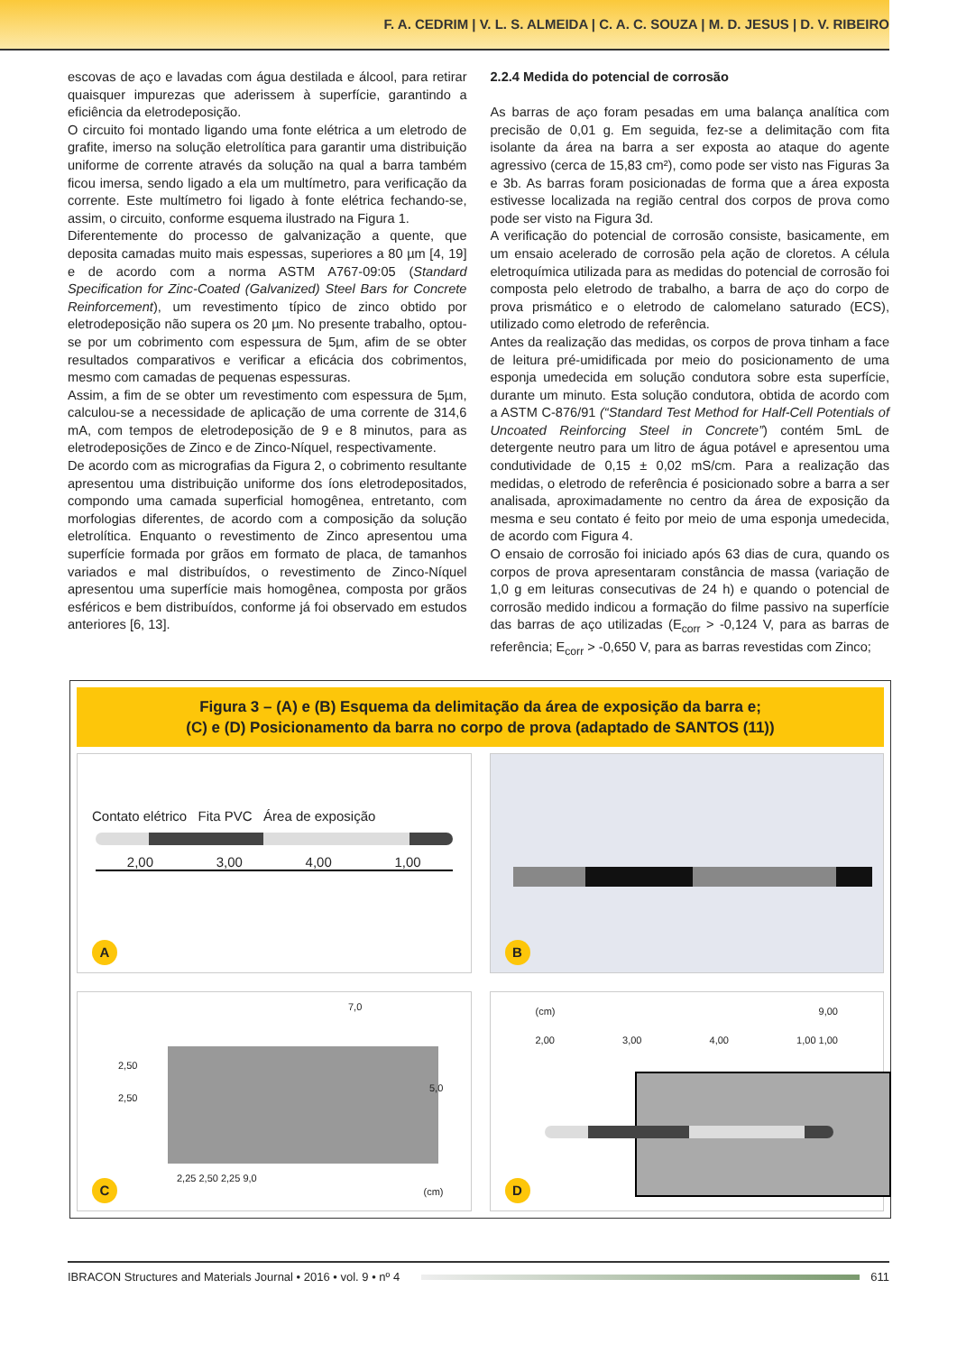F. A. CEDRIM | V. L. S. ALMEIDA | C. A. C. SOUZA | M. D. JESUS | D. V. RIBEIRO
escovas de aço e lavadas com água destilada e álcool, para retirar quaisquer impurezas que aderissem à superfície, garantindo a eficiência da eletrodeposição.
O circuito foi montado ligando uma fonte elétrica a um eletrodo de grafite, imerso na solução eletrolítica para garantir uma distribuição uniforme de corrente através da solução na qual a barra também ficou imersa, sendo ligado a ela um multímetro, para verificação da corrente. Este multímetro foi ligado à fonte elétrica fechando-se, assim, o circuito, conforme esquema ilustrado na Figura 1.
Diferentemente do processo de galvanização a quente, que deposita camadas muito mais espessas, superiores a 80 µm [4, 19] e de acordo com a norma ASTM A767-09:05 (Standard Specification for Zinc-Coated (Galvanized) Steel Bars for Concrete Reinforcement), um revestimento típico de zinco obtido por eletrodeposição não supera os 20 µm. No presente trabalho, optou-se por um cobrimento com espessura de 5µm, afim de se obter resultados comparativos e verificar a eficácia dos cobrimentos, mesmo com camadas de pequenas espessuras.
Assim, a fim de se obter um revestimento com espessura de 5µm, calculou-se a necessidade de aplicação de uma corrente de 314,6 mA, com tempos de eletrodeposição de 9 e 8 minutos, para as eletrodeposições de Zinco e de Zinco-Níquel, respectivamente.
De acordo com as micrografias da Figura 2, o cobrimento resultante apresentou uma distribuição uniforme dos íons eletrodepositados, compondo uma camada superficial homogênea, entretanto, com morfologias diferentes, de acordo com a composição da solução eletrolítica. Enquanto o revestimento de Zinco apresentou uma superfície formada por grãos em formato de placa, de tamanhos variados e mal distribuídos, o revestimento de Zinco-Níquel apresentou uma superfície mais homogênea, composta por grãos esféricos e bem distribuídos, conforme já foi observado em estudos anteriores [6, 13].
2.2.4 Medida do potencial de corrosão
As barras de aço foram pesadas em uma balança analítica com precisão de 0,01 g. Em seguida, fez-se a delimitação com fita isolante da área na barra a ser exposta ao ataque do agente agressivo (cerca de 15,83 cm²), como pode ser visto nas Figuras 3a e 3b. As barras foram posicionadas de forma que a área exposta estivesse localizada na região central dos corpos de prova como pode ser visto na Figura 3d.
A verificação do potencial de corrosão consiste, basicamente, em um ensaio acelerado de corrosão pela ação de cloretos. A célula eletroquímica utilizada para as medidas do potencial de corrosão foi composta pelo eletrodo de trabalho, a barra de aço do corpo de prova prismático e o eletrodo de calomelano saturado (ECS), utilizado como eletrodo de referência.
Antes da realização das medidas, os corpos de prova tinham a face de leitura pré-umidificada por meio do posicionamento de uma esponja umedecida em solução condutora sobre esta superfície, durante um minuto. Esta solução condutora, obtida de acordo com a ASTM C-876/91 (“Standard Test Method for Half-Cell Potentials of Uncoated Reinforcing Steel in Concrete”) contém 5mL de detergente neutro para um litro de água potável e apresentou uma condutividade de 0,15 ± 0,02 mS/cm. Para a realização das medidas, o eletrodo de referência é posicionado sobre a barra a ser analisada, aproximadamente no centro da área de exposição da mesma e seu contato é feito por meio de uma esponja umedecida, de acordo com Figura 4.
O ensaio de corrosão foi iniciado após 63 dias de cura, quando os corpos de prova apresentaram constância de massa (variação de 1,0 g em leituras consecutivas de 24 h) e quando o potencial de corrosão medido indicou a formação do filme passivo na superfície das barras de aço utilizadas (E<sub>corr</sub> > -0,124 V, para as barras de referência; E<sub>corr</sub> > -0,650 V, para as barras revestidas com Zinco;
Figura 3 – (A) e (B) Esquema da delimitação da área de exposição da barra e;
(C) e (D) Posicionamento da barra no corpo de prova (adaptado de SANTOS (11))
Contato elétrico Fita PVC Área de exposição
2,00 3,00 4,00 1,00
A
B
2,50
2,50
7,0
5,0
2,25 2,50 2,25 9,0
(cm) C
(cm) 9,00
2,00 3,00 4,00 1,00 1,00
D
IBRACON Structures and Materials Journal • 2016 • vol. 9 • nº 4 611